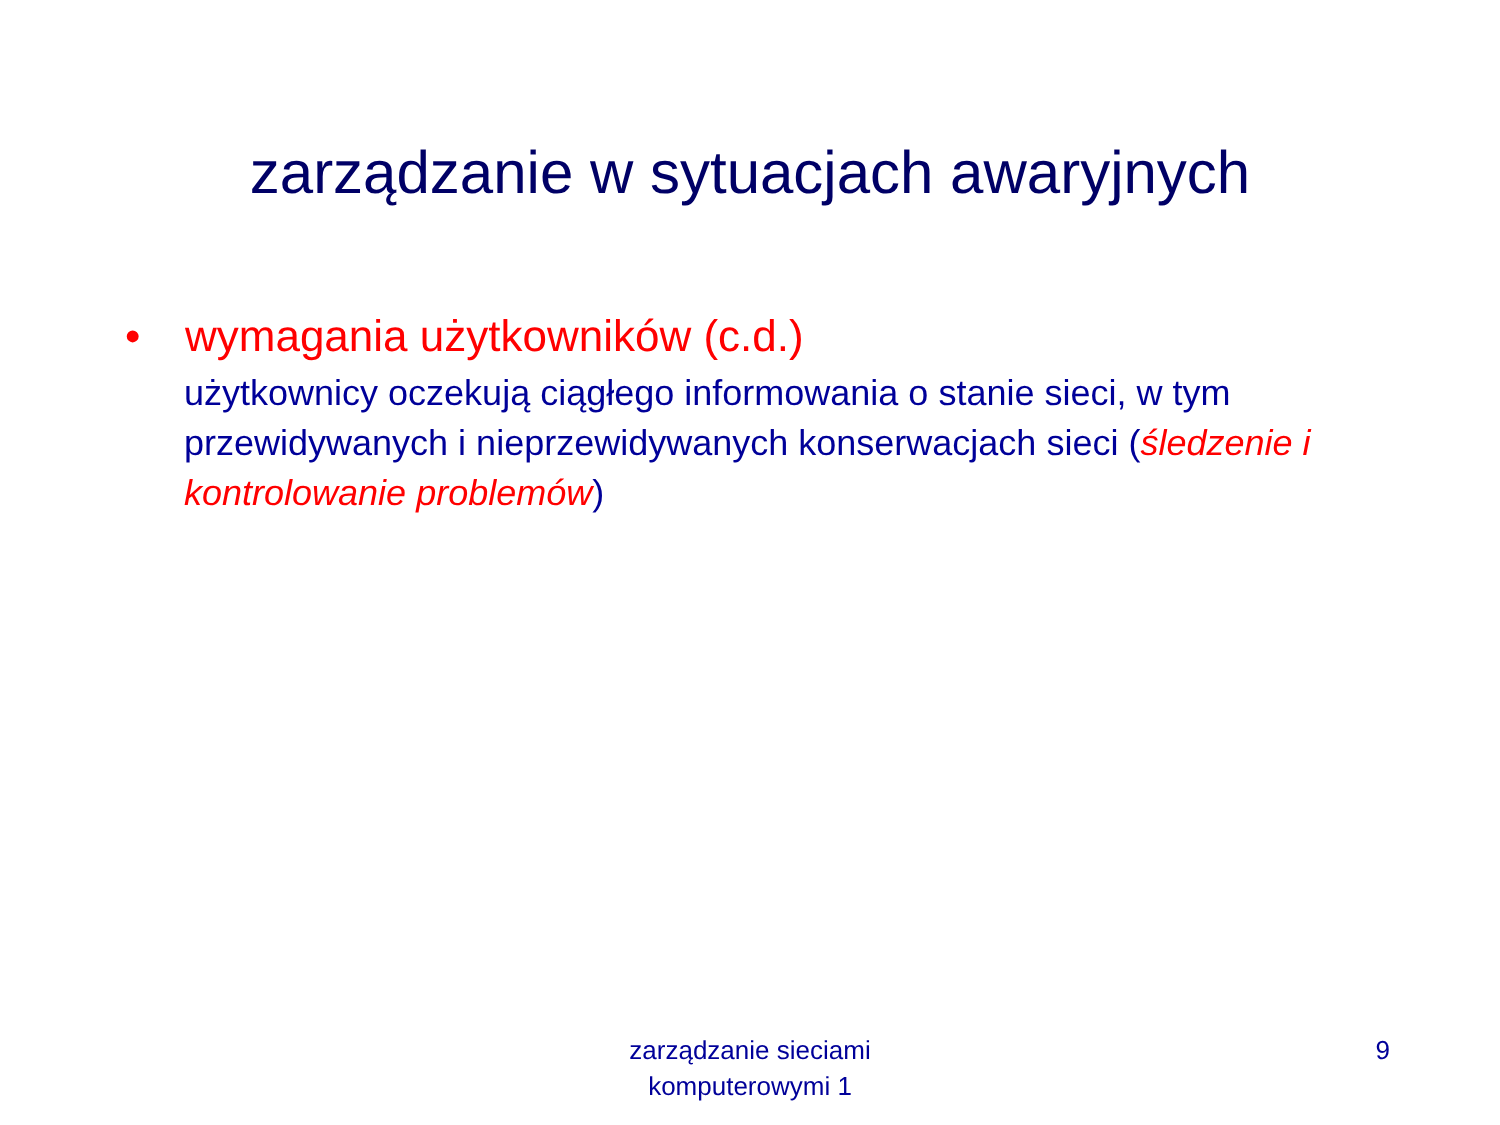zarządzanie w sytuacjach awaryjnych
• wymagania użytkowników (c.d.)
użytkownicy oczekują ciągłego informowania o stanie sieci, w tym przewidywanych i nieprzewidywanych konserwacjach sieci (śledzenie i kontrolowanie problemów)
zarządzanie sieciami komputerowymi 1
9